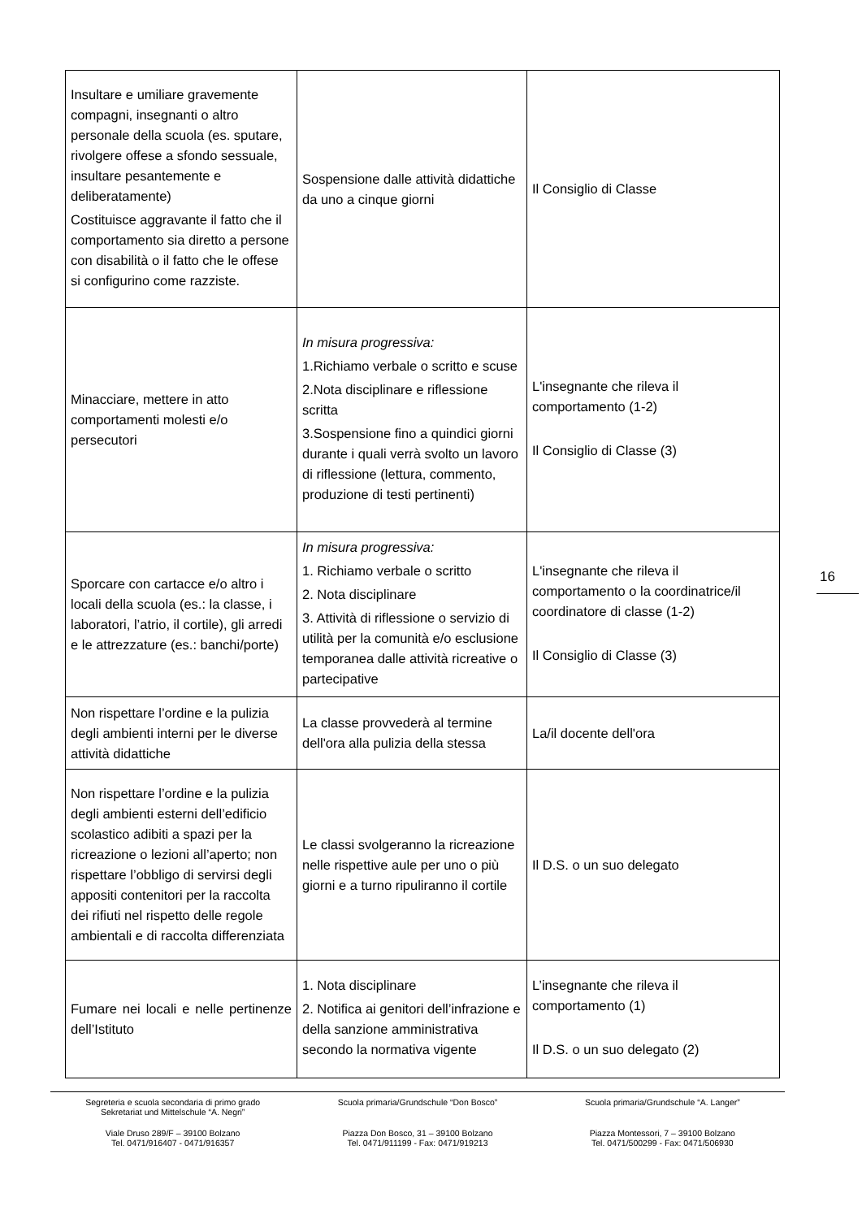| Insultare e umiliare gravemente compagni, insegnanti o altro personale della scuola (es. sputare, rivolgere offese a sfondo sessuale, insultare pesantemente e deliberatamente) Costituisce aggravante il fatto che il comportamento sia diretto a persone con disabilità o il fatto che le offese si configurino come razziste. | Sospensione dalle attività didattiche da uno a cinque giorni | Il Consiglio di Classe |
| Minacciare, mettere in atto comportamenti molesti e/o persecutori | In misura progressiva: 1.Richiamo verbale o scritto e scuse 2.Nota disciplinare e riflessione scritta 3.Sospensione fino a quindici giorni durante i quali verrà svolto un lavoro di riflessione (lettura, commento, produzione di testi pertinenti) | L'insegnante che rileva il comportamento (1-2) Il Consiglio di Classe (3) |
| Sporcare con cartacce e/o altro i locali della scuola (es.: la classe, i laboratori, l’atrio, il cortile), gli arredi e le attrezzature (es.: banchi/porte) | In misura progressiva: 1. Richiamo verbale o scritto 2. Nota disciplinare 3. Attività di riflessione o servizio di utilità per la comunità e/o esclusione temporanea dalle attività ricreative o partecipative | L'insegnante che rileva il comportamento o la coordinatrice/il coordinatore di classe (1-2) Il Consiglio di Classe (3) |
| Non rispettare l’ordine e la pulizia degli ambienti interni per le diverse attività didattiche | La classe provvederà al termine dell'ora alla pulizia della stessa | La/il docente dell'ora |
| Non rispettare l’ordine e la pulizia degli ambienti esterni dell’edificio scolastico adibiti a spazi per la ricreazione o lezioni all’aperto; non rispettare l’obbligo di servirsi degli appositi contenitori per la raccolta dei rifiuti nel rispetto delle regole ambientali e di raccolta differenziata | Le classi svolgeranno la ricreazione nelle rispettive aule per uno o più giorni e a turno ripuliranno il cortile | Il D.S. o un suo delegato |
| Fumare nei locali e nelle pertinenze dell’Istituto | 1. Nota disciplinare 2. Notifica ai genitori dell’infrazione e della sanzione amministrativa secondo la normativa vigente | L’insegnante che rileva il comportamento (1) Il D.S. o un suo delegato (2) |
16
Segreteria e scuola secondaria di primo grado
Sekretariat und Mittelschule “A. Negri”
Viale Druso 289/F – 39100 Bolzano
Tel. 0471/916407 - 0471/916357
Scuola primaria/Grundschule “Don Bosco”
Piazza Don Bosco, 31 – 39100 Bolzano
Tel. 0471/911199 - Fax: 0471/919213
Scuola primaria/Grundschule “A. Langer”
Piazza Montessori, 7 – 39100 Bolzano
Tel. 0471/500299 - Fax: 0471/506930